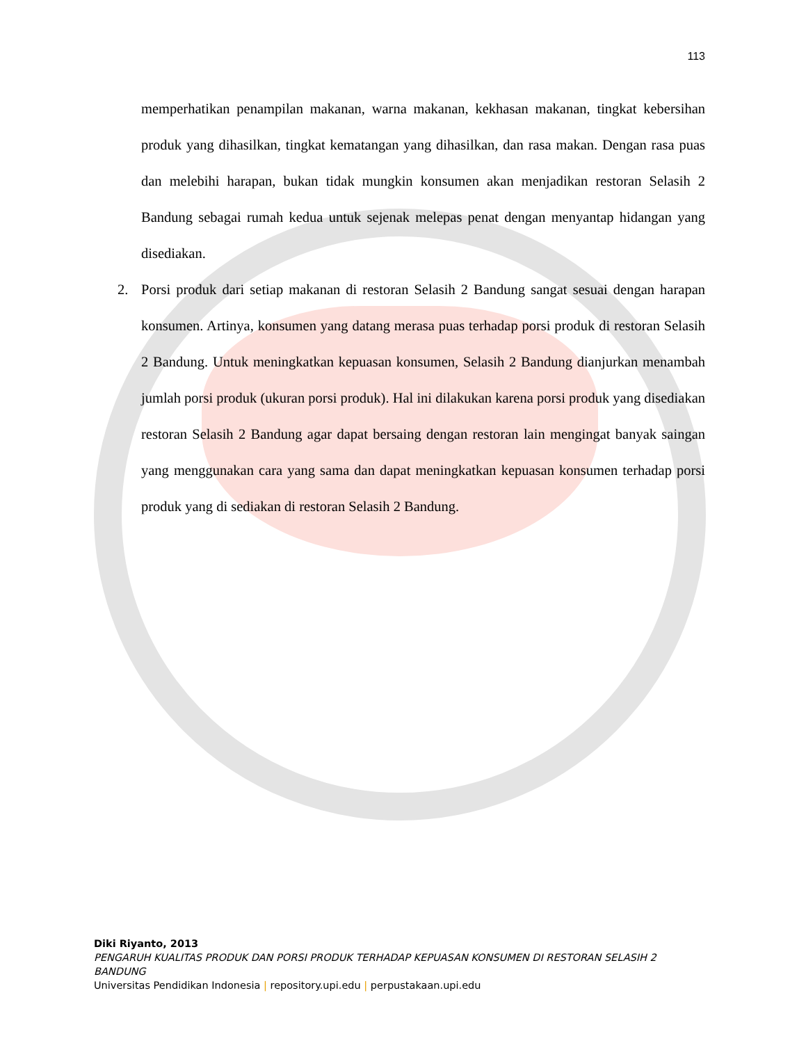113
memperhatikan penampilan makanan, warna makanan, kekhasan makanan, tingkat kebersihan produk yang dihasilkan, tingkat kematangan yang dihasilkan, dan rasa makan. Dengan rasa puas dan melebihi harapan, bukan tidak mungkin konsumen akan menjadikan restoran Selasih 2 Bandung sebagai rumah kedua untuk sejenak melepas penat dengan menyantap hidangan yang disediakan.
2. Porsi produk dari setiap makanan di restoran Selasih 2 Bandung sangat sesuai dengan harapan konsumen. Artinya, konsumen yang datang merasa puas terhadap porsi produk di restoran Selasih 2 Bandung. Untuk meningkatkan kepuasan konsumen, Selasih 2 Bandung dianjurkan menambah jumlah porsi produk (ukuran porsi produk). Hal ini dilakukan karena porsi produk yang disediakan restoran Selasih 2 Bandung agar dapat bersaing dengan restoran lain mengingat banyak saingan yang menggunakan cara yang sama dan dapat meningkatkan kepuasan konsumen terhadap porsi produk yang di sediakan di restoran Selasih 2 Bandung.
Diki Riyanto, 2013
PENGARUH KUALITAS PRODUK DAN PORSI PRODUK TERHADAP KEPUASAN KONSUMEN DI RESTORAN SELASIH 2 BANDUNG
Universitas Pendidikan Indonesia | repository.upi.edu | perpustakaan.upi.edu